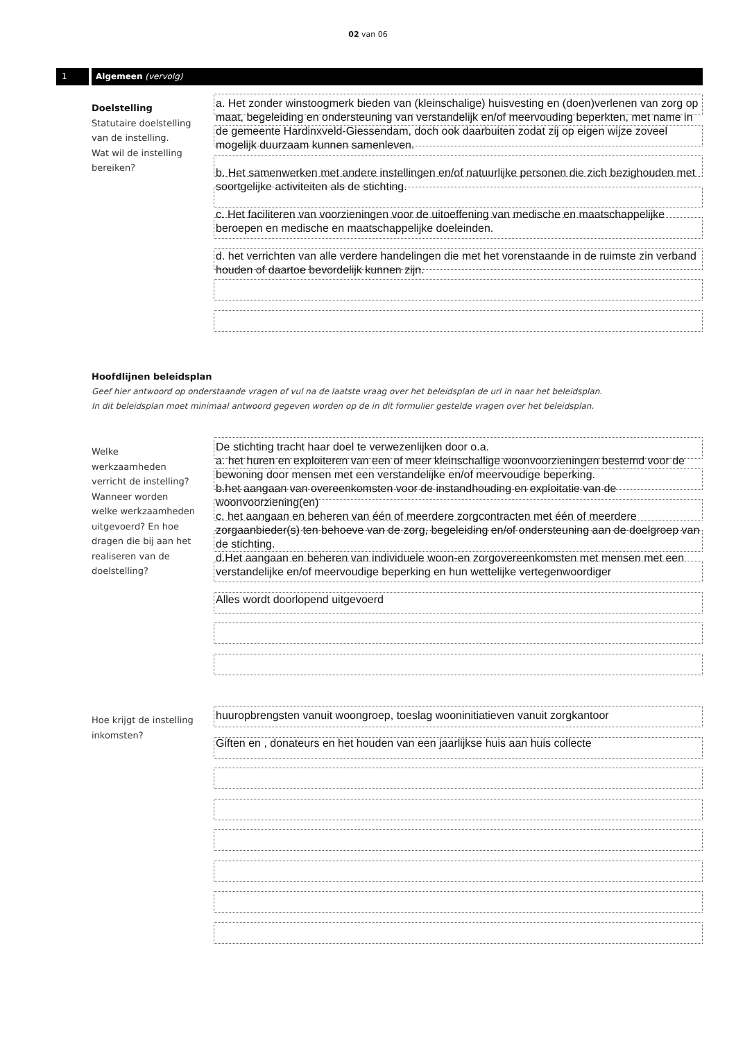02 van 06
1 Algemeen (vervolg)
Doelstelling
Statutaire doelstelling van de instelling.
Wat wil de instelling bereiken?
a. Het zonder winstoogmerk bieden van (kleinschalige) huisvesting en (doen)verlenen van zorg op maat, begeleiding en ondersteuning van verstandelijk en/of meervouding beperkten, met name in de gemeente Hardinxveld-Giessendam, doch ook daarbuiten zodat zij op eigen wijze zoveel mogelijk duurzaam kunnen samenleven. b. Het samenwerken met andere instellingen en/of natuurlijke personen die zich bezighouden met soortgelijke activiteiten als de stichting. c. Het faciliteren van voorzieningen voor de uitoeffening van medische en maatschappelijke beroepen en medische en maatschappelijke doeleinden. d. het verrichten van alle verdere handelingen die met het vorenstaande in de ruimste zin verband houden of daartoe bevordelijk kunnen zijn.
Hoofdlijnen beleidsplan
Geef hier antwoord op onderstaande vragen of vul na de laatste vraag over het beleidsplan de url in naar het beleidsplan.
In dit beleidsplan moet minimaal antwoord gegeven worden op de in dit formulier gestelde vragen over het beleidsplan.
Welke werkzaamheden verricht de instelling? Wanneer worden welke werkzaamheden uitgevoerd? En hoe dragen die bij aan het realiseren van de doelstelling?
De stichting tracht haar doel te verwezenlijken door o.a. a. het huren en exploiteren van een of meer kleinschallige woonvoorzieningen bestemd voor de bewoning door mensen met een verstandelijke en/of meervoudige beperking. b.het aangaan van overeenkomsten voor de instandhouding en exploitatie van de woonvoorziening(en) c. het aangaan en beheren van één of meerdere zorgcontracten met één of meerdere zorgaanbieder(s) ten behoeve van de zorg, begeleiding en/of ondersteuning aan de doelgroep van de stichting. d.Het aangaan en beheren van individuele woon-en zorgovereenkomsten met mensen met een verstandelijke en/of meervoudige beperking en hun wettelijke vertegenwoordiger Alles wordt doorlopend uitgevoerd
Hoe krijgt de instelling inkomsten?
huuropbrengsten vanuit woongroep, toeslag wooninitiatieven vanuit zorgkantoor Giften en , donateurs en het houden van een jaarlijkse huis aan huis collecte